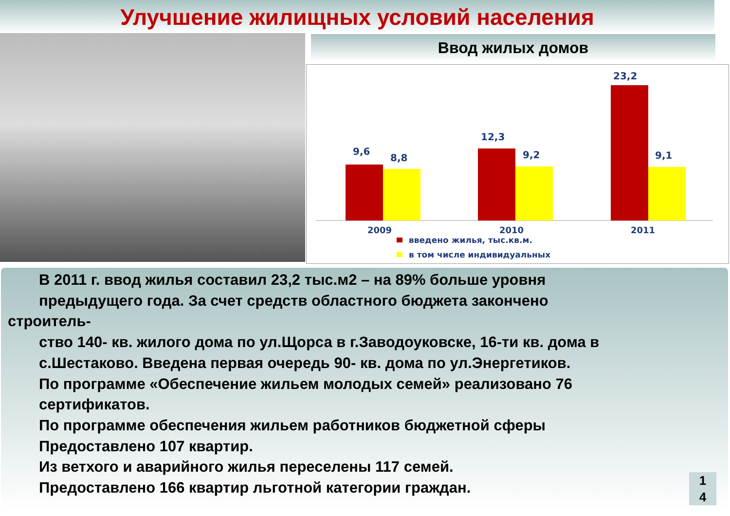Улучшение жилищных условий населения
Ввод жилых домов
9,6
8,8
12,3
9,2
23,2
9,1
2009
2010
2011
введено жилья, тыс.кв.м.
в том числе индивидуальных
В 2011 г. ввод жилья составил 23,2 тыс.м2 – на 89% больше уровня
предыдущего года. За счет средств областного бюджета закончено
строитель-
ство 140- кв. жилого дома по ул.Щорса в г.Заводоуковске, 16-ти кв. дома в
с.Шестаково. Введена первая очередь 90- кв. дома по ул.Энергетиков.
По программе «Обеспечение жильем молодых семей» реализовано 76
сертификатов.
По программе обеспечения жильем работников бюджетной сферы
Предоставлено 107 квартир.
Из ветхого и аварийного жилья переселены 117 семей.
Предоставлено 166 квартир льготной категории граждан.
1
4